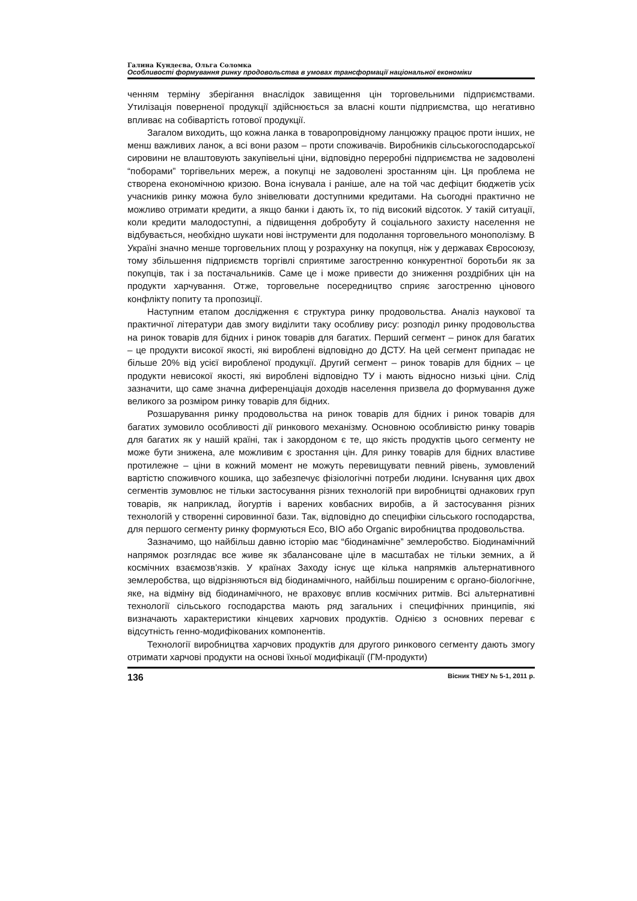Галина Кундеєва, Ольга Соломка
Особливості формування ринку продовольства в умовах трансформації національної економіки
ченням терміну зберігання внаслідок завищення цін торговельними підприємствами. Утилізація поверненої продукції здійснюється за власні кошти підприємства, що негативно впливає на собівартість готової продукції.
Загалом виходить, що кожна ланка в товаропровідному ланцюжку працює проти інших, не менш важливих ланок, а всі вони разом – проти споживачів. Виробників сільськогосподарської сировини не влаштовують закупівельні ціни, відповідно переробні підприємства не задоволені “поборами” торгівельних мереж, а покупці не задоволені зростанням цін. Ця проблема не створена економічною кризою. Вона існувала і раніше, але на той час дефіцит бюджетів усіх учасників ринку можна було знівелювати доступними кредитами. На сьогодні практично не можливо отримати кредити, а якщо банки і дають їх, то під високий відсоток. У такій ситуації, коли кредити малодоступні, а підвищення добробуту й соціального захисту населення не відбувається, необхідно шукати нові інструменти для подолання торговельного монополізму. В Україні значно менше торговельних площ у розрахунку на покупця, ніж у державах Євросоюзу, тому збільшення підприємств торгівлі сприятиме загостренню конкурентної боротьби як за покупців, так і за постачальників. Саме це і може привести до зниження роздрібних цін на продукти харчування. Отже, торговельне посередництво сприяє загостренню цінового конфлікту попиту та пропозиції.
Наступним етапом дослідження є структура ринку продовольства. Аналіз наукової та практичної літератури дав змогу виділити таку особливу рису: розподіл ринку продовольства на ринок товарів для бідних і ринок товарів для багатих. Перший сегмент – ринок для багатих – це продукти високої якості, які вироблені відповідно до ДСТУ. На цей сегмент припадає не більше 20% від усієї виробленої продукції. Другий сегмент – ринок товарів для бідних – це продукти невисокої якості, які вироблені відповідно ТУ і мають відносно низькі ціни. Слід зазначити, що саме значна диференціація доходів населення призвела до формування дуже великого за розміром ринку товарів для бідних.
Розшарування ринку продовольства на ринок товарів для бідних і ринок товарів для багатих зумовило особливості дії ринкового механізму. Основною особливістю ринку товарів для багатих як у нашій країні, так і закордоном є те, що якість продуктів цього сегменту не може бути знижена, але можливим є зростання цін. Для ринку товарів для бідних властиве протилежне – ціни в кожний момент не можуть перевищувати певний рівень, зумовлений вартістю споживчого кошика, що забезпечує фізіологічні потреби людини. Існування цих двох сегментів зумовлює не тільки застосування різних технологій при виробництві однакових груп товарів, як наприклад, йогуртів і варених ковбасних виробів, а й застосування різних технологій у створенні сировинної бази. Так, відповідно до специфіки сільського господарства, для першого сегменту ринку формуються Eco, BIO або Organic виробництва продовольства.
Зазначимо, що найбільш давню історію має “біодинамічне” землеробство. Біодинамічний напрямок розглядає все живе як збалансоване ціле в масштабах не тільки земних, а й космічних взаємозв'язків. У країнах Заходу існує ще кілька напрямків альтернативного землеробства, що відрізняються від біодинамічного, найбільш поширеним є органо-біологічне, яке, на відміну від біодинамічного, не враховує вплив космічних ритмів. Всі альтернативні технології сільського господарства мають ряд загальних і специфічних принципів, які визначають характеристики кінцевих харчових продуктів. Однією з основних переваг є відсутність генно-модифікованих компонентів.
Технології виробництва харчових продуктів для другого ринкового сегменту дають змогу отримати харчові продукти на основі їхньої модифікації (ГМ-продукти)
136 Вісник ТНЕУ № 5-1, 2011 р.